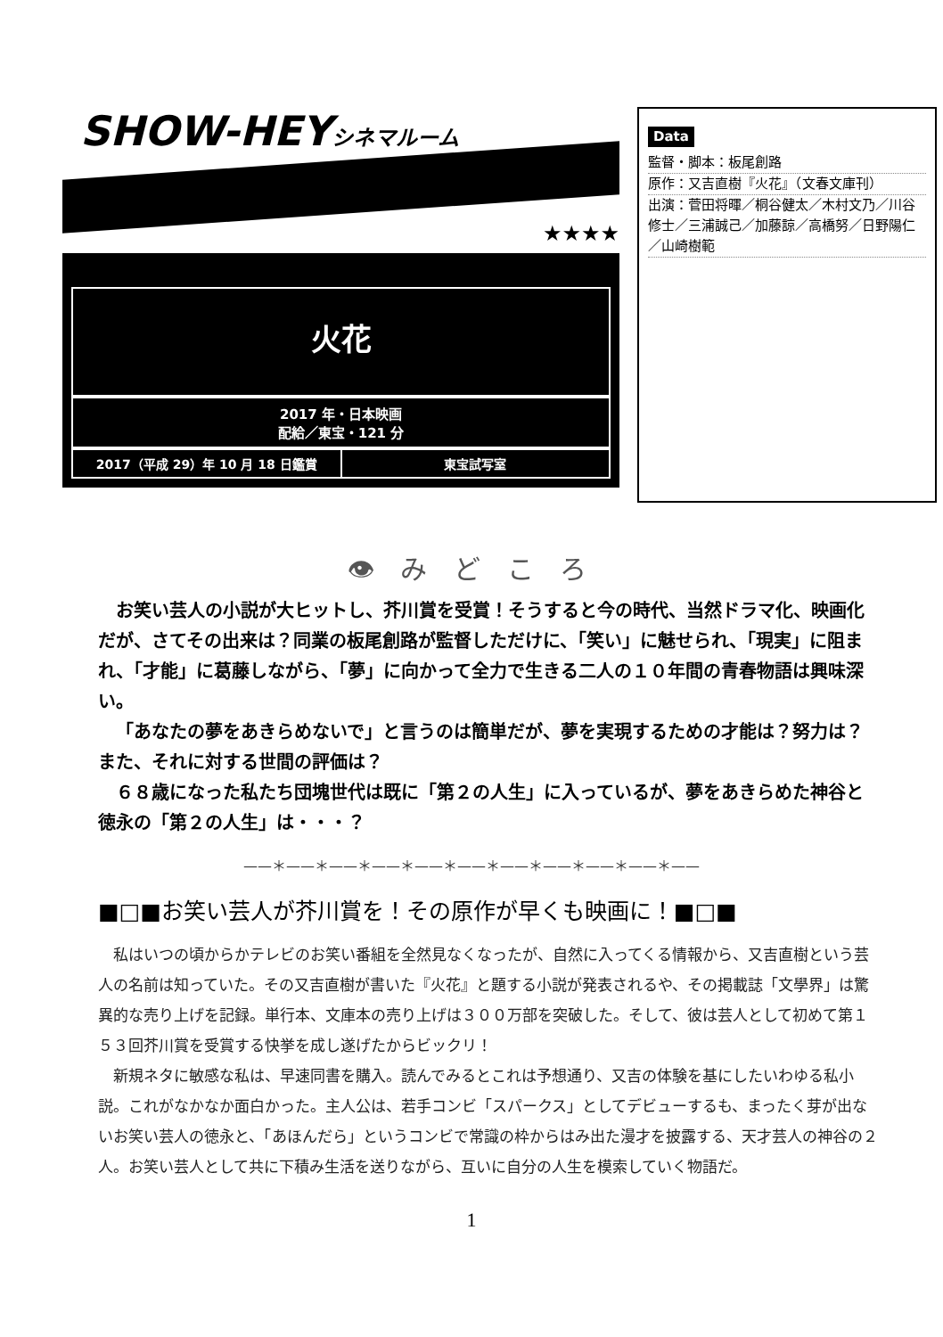SHOW-HEYシネマルーム
★★★★
火花
2017 年・日本映画
配給／東宝・121 分
2017（平成 29）年 10 月 18 日鑑賞 東宝試写室
Data
監督・脚本：板尾創路
原作：又吉直樹『火花』（文春文庫刊）
出演：菅田将暉／桐谷健太／木村文乃／川谷修士／三浦誠己／加藤諒／高橋努／日野陽仁／山崎樹範
👁 み ど こ ろ
お笑い芸人の小説が大ヒットし、芥川賞を受賞！そうすると今の時代、当然ドラマ化、映画化だが、さてその出来は？同業の板尾創路が監督しただけに、「笑い」に魅せられ、「現実」に阻まれ、「才能」に葛藤しながら、「夢」に向かって全力で生きる二人の１０年間の青春物語は興味深い。
「あなたの夢をあきらめないで」と言うのは簡単だが、夢を実現するための才能は？努力は？また、それに対する世間の評価は？
６８歳になった私たち団塊世代は既に「第２の人生」に入っているが、夢をあきらめた神谷と徳永の「第２の人生」は・・・？
——＊——＊——＊——＊——＊——＊——＊——＊——＊——＊——
■□■お笑い芸人が芥川賞を！その原作が早くも映画に！■□■
私はいつの頃からかテレビのお笑い番組を全然見なくなったが、自然に入ってくる情報から、又吉直樹という芸人の名前は知っていた。その又吉直樹が書いた『火花』と題する小説が発表されるや、その掲載誌「文學界」は驚異的な売り上げを記録。単行本、文庫本の売り上げは３００万部を突破した。そして、彼は芸人として初めて第１５３回芥川賞を受賞する快挙を成し遂げたからビックリ！
新規ネタに敏感な私は、早速同書を購入。読んでみるとこれは予想通り、又吉の体験を基にしたいわゆる私小説。これがなかなか面白かった。主人公は、若手コンビ「スパークス」としてデビューするも、まったく芽が出ないお笑い芸人の徳永と、「あほんだら」というコンビで常識の枠からはみ出た漫才を披露する、天才芸人の神谷の２人。お笑い芸人として共に下積み生活を送りながら、互いに自分の人生を模索していく物語だ。
1